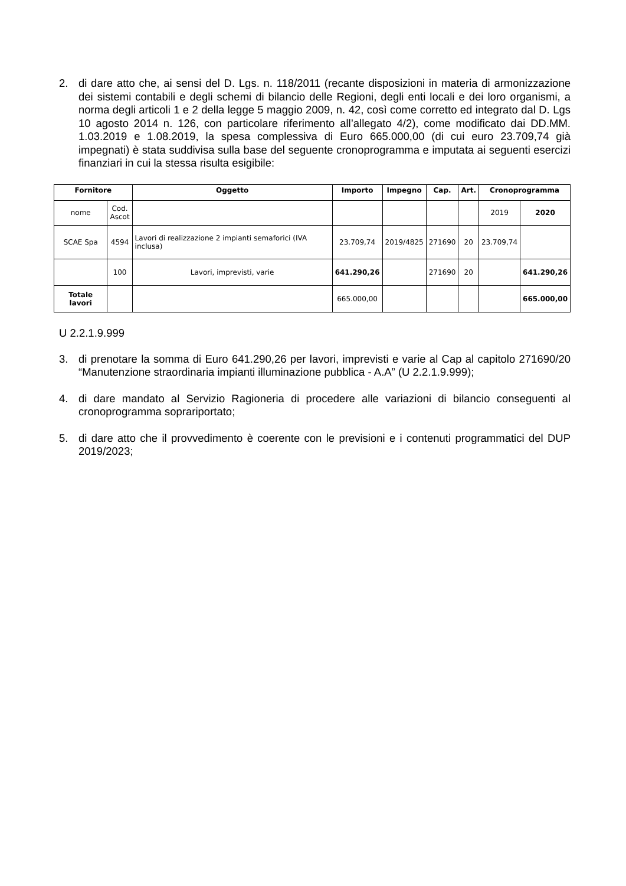2. di dare atto che, ai sensi del D. Lgs. n. 118/2011 (recante disposizioni in materia di armonizzazione dei sistemi contabili e degli schemi di bilancio delle Regioni, degli enti locali e dei loro organismi, a norma degli articoli 1 e 2 della legge 5 maggio 2009, n. 42, così come corretto ed integrato dal D. Lgs 10 agosto 2014 n. 126, con particolare riferimento all’allegato 4/2), come modificato dai DD.MM. 1.03.2019 e 1.08.2019, la spesa complessiva di Euro 665.000,00 (di cui euro 23.709,74 già impegnati) è stata suddivisa sulla base del seguente cronoprogramma e imputata ai seguenti esercizi finanziari in cui la stessa risulta esigibile:
| Fornitore | | Oggetto | Importo | Impegno | Cap. | Art. | Cronoprogramma | |
| --- | --- | --- | --- | --- | --- | --- | --- | --- |
| nome | Cod. Ascot | | | | | | 2019 | 2020 |
| SCAE Spa | 4594 | Lavori di realizzazione 2 impianti semaforici (IVA inclusa) | 23.709,74 | 2019/4825 | 271690 | 20 | 23.709,74 | |
| | 100 | Lavori, imprevisti, varie | 641.290,26 | | 271690 | 20 | | 641.290,26 |
| Totale lavori | | | 665.000,00 | | | | | 665.000,00 |
U 2.2.1.9.999
3. di prenotare la somma di Euro 641.290,26 per lavori, imprevisti e varie al Cap al capitolo 271690/20 “Manutenzione straordinaria impianti illuminazione pubblica - A.A” (U 2.2.1.9.999);
4. di dare mandato al Servizio Ragioneria di procedere alle variazioni di bilancio conseguenti al cronoprogramma soprariportato;
5. di dare atto che il provvedimento è coerente con le previsioni e i contenuti programmatici del DUP 2019/2023;